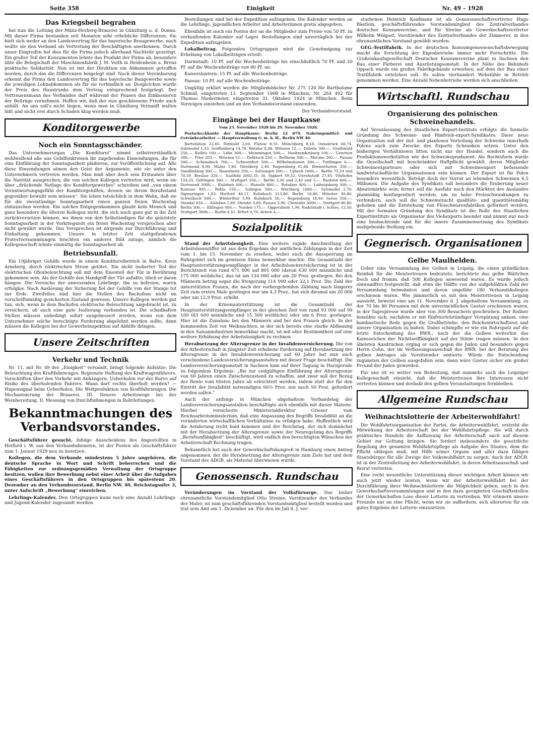Seite 358 Einigkeit Nr. 49 – 1928
Das Kriegsbeil begraben
hat nun die Leitung der Münz-Herberg-Brauerei in Günzburg a. d. Donau. Mit dieser Firma bestanden seit Monaten sehr erhebliche Differenzen. Sie hielt sich weder an den Landesvertrag für das bayerische Braugewerbe, noch wollte sie den Verband als Vertretung der Beschäftigten anerkennen. Durch unser Eingreifen hat dies für die Firma jedoch allerhand Nachteile gezeitigt. Ein großer Teil der Konsumenten lehnte das Produkt der Firma ab, besonders übte die Belegschaft der Maschinenfabrik J. M. Voith in Heidenheim a. Brenz praktische Solidarität. Nun ist mit der Direktion ein Abkommen getroffen worden, durch das die Differenzen beigelegt sind. Nach dieser Vereinbarung erkennt die Firma den Landesvertrag für das bayerische Baugewerbe sowie die jeweiligen Lohnabkommen als für sie verbindlich an. Desgleichen wurde der Preis des Haustrunks dem Vertrag entsprechend festgelegt. Der Vertrauensmann des Verbandes darf während der Pausen das Einkassieren der Beiträge vornehmen. Hoffen wir, daß der nun geschlossene Friede auch anhält. An uns soll's nicht liegen, wenn man in Günzburg Vernunft walten läßt und nicht erst durch Schaden klug werden muß.
Konditorgewerbe
Noch ein Sonntagsschänder.
Das Unternehmerorgan „Die Konditorei“ nimmt selbstverständlich wohlwollend alle aus Gehilfenkreisen ihr zugehenden Einsendungen, die für eine Einführung der Sonntagsarbeit plädieren, zur Veröffentlichung auf. Alle diese Einsendungen atmen den Geist der Argumente, wie sie unter den Unternehmern vertreten werden. Man muß aber doch sein Erstaunen über die Naivität aussprechen, die von solchen Kollegen vertreten wird, wenn sie über „drückende Notlage des Konditorgewerbes“ schreiben und „von einem Verantwortungsgefühl der Konditorgehilfen, dessen sie ihrem Berufsstand gegenüber bewußt sein müssen“. Sie leben tatsächlich in dem Wahn, daß sie für die zweistündige Sonntagsarbeit einen ganzen freien Wochentag eintauschen werden. Ein solches Entgegenkommen glaubt kein Mensch und ganz besonders die älteren Kollegen nicht, die sich noch ganz gut in die Zeit zurückversetzen können, wo ihnen von den Selbständigen für die geleistete Sonntagsarbeit in der Vorkriegszeit ein freier Wochentag versprochen aber nicht gewährt wurde. Das Versprechen ist nirgends zur Durchführung und Einhaltung gekommen. Unsere in letzter Zeit stattgefundenen Protestversammlungen brachten ein anderes Bild zutage, nämlich die Kollegenschaft lehnte einmütig die Sonntagsarbeit ab.
Betriebsunfall.
Ein 19jähriger Gehilfe wurde in einem Konditoreibetrieb in Balve, Kreis Arnsberg, durch elektrischen Strom getötet. Ein nicht isolierter Teil der elektrischen Ofenbeleuchtung soll mit dem Eisenteil der Tür in Berührung gekommen sein. Als der Gehilfe den Handgriff der Tür anfaßte, blieb er daran hängen. Die Versuche der anwesenden Lehrlinge, ihn zu befreien, waren erfolglos. Nach Auslösung der Sicherung fiel der Gehilfe von der Stange tot zur Erde. Zweifellos sind hier die Stellen des Backofens nicht im vorschriftsmäßig gesicherten Zustand gewesen. Unsere Kollegen werden gut tun, sich, wenn in dem Backofen elektrische Beleuchtung angebracht ist, zu versichern, ob auch eine gute Isolierung vorhanden ist. Die schadhaften Stellen müssen unbedingt sofort ausgebessert werden, wenn von dem Unternehmer solche berechtigte Forderung abgelehnt werden sollte, dann müssen die Kollegen bei der Gewerbeinspektion auf Abhilfe dringen.
Unsere Zeitschriften
Verkehr und Technik
Nr. 11, mit Nr. 49 der „Einigkeit“ versandt, bringt folgende Aufsätze: Die Beleuchtung des Kraftfahrzeuges. Begrenzte Haftung des Kraftwagenführers. Vorschriften über den Verkehr mit Anhängern. Ueberholen vor der Kurve auf Risiko des überholenden Fahrers. Wann darf rechts überholt werden? — Hupensignal beim Ueberholen. Die Weltproduktion von Kraftfahrzeugen. Die Mechanisierung der Brauerei. III. Neuere Arbeitswege bei der Weinbereitung. II. Messung von Durchflußmengen in Rohrleitungen.
Bekanntmachungen des Verbandsvorstandes.
Geschäftsführer gesucht. Infolge Ausscheidens des Angestellten in Herford i. W. aus den Verbandsdiensten, ist der Posten als Geschäftsführer zum 1. Januar 1929 neu zu besetzen.
Kollegen, die dem Verbande mindestens 5 Jahre angehören, die deutsche Sprache in Wort und Schrift beherrschen und die Fähigkeiten zur ordnungsgemäßen Verwaltung der Ortsgruppe besitzen, wollen ihre Bewerbung nebst einer Arbeit über die Aufgaben eines Geschäftsführers in den Ortsgruppen bis spätestens 20. Dezember an den Verbandsvorstand, Berlin NW. 40, Reichstagsufer 3, unter Aufschrift „Bewerbung“ einreichen.
Lehrlings-Kalender. Den Ortsgruppen kann noch eine Anzahl Lehrlings- und Jugend-Kalender zugesandt werden.
Bestellungen sind bei der Expedition aufzugeben. Die Kalender werden an die Lehrlinge, jugendlichen Arbeiter und Arbeiterinnen gratis abgegeben.
Ebenfalls ist noch ein Posten der an die Mitglieder zum Preise von 50 Pf. zu verkaufenden Kalender auf Lager. Bestellungen sind unverzüglich bei der Expedition aufzugeben.
Lokalbeitrag. Folgenden Ortsgruppen wird die Genehmigung zur Erhebung von Lokalbeiträgen erteilt:
Darmstadt: 10 Pf. auf die Wochenbeiträge bis einschließlich 70 Pf. und 20 Pf. auf die Wochenbeiträge von 80 Pf. an.
Kaiserslautern: 15 Pf. auf alle Wochenbeiträge.
Passau: 10 Pf. auf alle Wochenbeiträge.
Ungültig erklärt werden die Mitgliedsbücher Nr. 275 120 für Bartholome Schmid, eingetreten 13. September 1908 in München; Nr. 264 402 für Thomas Niedermeier, eingetreten 31. Oktober 1924 in München. Beim Vorzeigen einziehen und an den Verbandsvorstand einsenden.
Der Verbandsvorstand.
Eingänge bei der Hauptkasse
Vom 23. November 1928 bis 29. November 1928.
Postscheckkonto der Hauptkasse: Berlin 12 079, Nahrungsmittel- und Getränkearbeiter — Hauptverwaltung G. m. b. H., Berlin NW 40.
Bartenstein 22,65. Detmold 2,04. Flatow 8,55. Münchberg 8,18. Osnabrück 66,74. Salzwedel 1,33. Senftenberg 14,78. Wetzlar 8,08. Wriezen 12,—. Döbeln 300,—. Greifswald 250,—. Kelbra 100,—. Lübz 308,—. Memmingen 500,—. Neubrandenburg 100,—. Uetersen 300,—. Trier 203,—. Wriezen 12,—. Delitzsch 250,—. Bellheim 300,—. Merane 200,—. Passau 500,—. Schönebeck 700,—. Schweinfurt 500,—. Wilhelmshaven 300,—. Tuttlingen 6,—. Dortmund 8,90. Mainz 1,80. Nürnberg 2,40. Regensburg 41,60. Bremerhaven 350,—. Quedlinburg 300,—. Rosenheim 250,—. Salzungen 200,—. Lübeck 1000,—. Berlin 75,24 und 70,59. Breslau 320,—. Saalfeld 2002,35. St. Ingbert 49,32. Unruhstadt 27,85. Vilshofen 154,25. Göttingen 300,—. Stuttgart 256,—. Berlin 2,40 und 2,40 und 5,—. Bautzen 600,—. Dortmund 3000,—. Eisleben 400,—. Hameln 800,—. Potsdam 400,—. Ludwigsburg 500,—. Ramsau 405,—. Röhla 150,—. Solingen 500,—. Würzburg 1000,—. Salzwedel 2,70. Sigmaringen 1,83. Herford 40,11. Kulmbach 213,80. Berlin 16,80. Münster 40,80. Schwabach 500,—. Winterthur 3,90. Kulmbach 56,—. Regensburg 18,40. Sorau 250,—. Stendal 450,—. Alsleben 1,80. Stendal 4,80. Passau 3,90. Chemnitz 3000,—. Stuttgart 80,80. Berlin 500,—. Eßlingen 400,—. Norden 175,—. Oggersheim 1,90. Rudolstadt i. Schles. 12,50. Stuttgart 3000,—. Berlin 4,41. Erfurt 0,70. Artern 4,—.
Sozialpolitik
Stand der Arbeitslosigkeit. Eine weitere rapide Anschwellung der Arbeitslosenziffer ist aus dem Ergebnis der amtlichen Zählungen in der Zeit vom 1. bis 15. November zu ersehen, wobei auch die Aussperrung im Ruhrgebiet sich im gewissen Sinne bemerkbar machte. Die Gesamtzahl der Hauptunterstützungsempfänger in der Arbeitslosenversicherung ist in der Berichtszeit von rund 671 000 auf 805 000 (davon 630 000 männliche und 175 000 weibliche), das ist um 134 000 oder um 20 Proz. gestiegen. Bei den Männern betrug sogar die Steigerung 114 000 oder 22,1 Proz. Die Zahl der unterstützten Frauen, die nach der vorhergehenden Zählung nach längerer Zeit zum ersten Male gestiegen war um 4,3 Proz., hat sich diesmal um 20 000 oder um 12,9 Proz. erhöht.
In der Krisenunterstützung ist die Gesamtzahl der Hauptunterstützungsempfänger in der gleichen Zeit von rund 93 000 auf 99 100 (83 600 männliche und 15 500 weibliche) oder um 6 Proz. gestiegen. Hier ist die Zunahme bei den Männern und bei den Frauen gleich. In der kommenden Zeit vor Weihnachten, in der sich bereits eine starke Abflauung in den Saisonindustrien bemerkbar macht, ist mit aller Bestimmtheit auf eine weitere Erhöhung der Arbeitslosigkeit zu rechnen.
Herabsetzung der Altersgrenze in der Invalidenversicherung. Die von der Arbeiterschaft in jüngster Zeit erhobene Forderung auf Herabsetzung der Altersgrenze in der Invalidenversicherung auf 60 Jahre hat nun auch verschiedene Landesversicherungsanstalten mit dieser Frage beschäftigt. Die Landesversicherungsanstalt in Sachsen kam auf ihrer Tagung in Harzgerode zu folgendem Ergebnis: „Bis zur endgültigen Einführung der Altersgrenze von 60 Jahren einen Zwischenzustand zu schaffen, und zwar soll der Bezug der Rente vom 60sten Jahre ab erleichtert werden, indem statt der für den Eintritt der Invalidität notwendigen 66⅔ Proz. nur noch 50 Proz. gefordert werden sollen.“
Auch der anfangs in München abgehaltene Verbandstag der Landesversicherungsanstalten beschäftigte sich ebenfalls mit dieser Materie. Hierbei versicherte Ministerialdirektor Grieser vom Reichsarbeitsministerium, daß eine Anpassung des Begriffs Invalidität an die veränderten wirtschaftlichen Verhältnisse zu erfolgen habe. Hoffentlich wird die Aenderung recht bald kommen und der Reichstag, der sich demnächst mit der Herabsetzung der Altersgrenze sowie der Neuregelung des Begriffs „Berufsunfähigkeit“ beschäftigt, wird endlich den berechtigten Wünschen der Arbeiterschaft Rechnung tragen.
Bekanntlich hat auch der Gewerkschaftskongreß in Hamburg einen Antrag angenommen, der die Herabsetzung der Altersgrenze zum Ziele hat und dem Vorstand des ADGB. als Material überwiesen wurde.
Genossensch. Rundschau
Veränderungen im Vorstand der Volksfürsorge. Das bisher ehrenamtliche Vorstandsmitglied Otto Streine, Vorsitzender des Verbandes der Maler, ist zum geschäftsführenden Vorstandsmitglied bestellt worden und trat sein Amt am 1. Dezember an. Für den im Juli d. J. ver-
storbenen Heinrich Kaufmann ist als Genossenschaftsvertreter Hugo Bästlein, geschäftsführendes Vorstandsmitglied des Zentralverbandes deutscher Konsumvereine, und für Streine als Gewerkschaftsvertreter Wilhelm Wolgast, Vorsitzender des Zentralverbandes der Zimmerer, in den ehrenamtlichen Vorstand gewählt worden.
GEG.-Textilfabrik. In der deutschen Konsumgenossenschaftsbewegung macht die Errichtung der Eigenbetriebe immer mehr Fortschritte. Die Großeinkaufsgesellschaft Deutscher Konsumvereine plant in Sachsen den Bau einer Färberei und Ausrüstungsanstalt. In der Nähe des Bahnhofs Oppach wurde ein großes Fabrikgebäude erworben, auf dem der Bau einer Textilfabrik entstehen soll. Es sollen vierhundert Webstühle in Betrieb genommen werden. Eine Anzahl Nebenbetriebe werden sich anschließen.
Wirtschaftl. Rundschau
Organisierung des polnischen Schweinehandels.
Auf Veranlassung des Staatlichen Export-Instituts erfolgte die formelle Gründung des Schweine- und Rindvieh-export-Syndikates. Diese neue Organisation soll der ziel- und planlosen Verteilung der Schweine innerhalb Polens auch zum Zwecke des Exports Schranken setzen. Unter den bisherigen Verhältnissen litten nicht nur der Handel, sondern auch die Produktionswerkstätten wie der Schweineproduzent. Als Rechtsform wurde die Gesellschaft mit beschränkter Haftpflicht gewählt, deren Mitglieder Schweineexporteure oder sich mit Schweineexport befassende landwirtschaftliche Organisationen sein können. Der Export ist für Polen besonders wesentlich. Beträgt doch der Vorrat an lebenden Schweinen 6,5 Millionen. Die Aufgabe des Syndikats soll besonders die Eroberung neuer Absatzmärkte sein; ferner soll die Ausfuhr nach den Märkten des Auslandes planmäßig kontingentiert werden, um zu hohe Preisschwankungen zu verhindern, auch soll die Schweinezucht qualitäts- und quantitätsmäßig gehoben und die Entstehung von Fleischwarenfabriken gefördert werden. Mit der formalen Gründung des Syndikats ist die Rolle des Staatlichen Exportinstituts als Organisator des Viehexports beendet und nimmt nur noch eine beobachtende und für die innere Zusammensetzung des Syndikats maßgebende Stellung ein.
Gegnerisch. Organisationen
Gelbe Maulhelden.
Ueber eine Versammlung der Gelben in Leipzig, die einen gründlichen Reinfall für die Meistertreuen bedeutete, berichtete das gelbe Blättchen frech und fromm, daß 500 Kollegen anwesend waren. Es wurde jedoch einwandfrei festgestellt, daß etwa die Hälfte von der aufgeblähten Zahl der Versammlung beiwohnten und davon ungefähr 180 Verbandskollegen erschienen waren. Wie jämmerlich es mit den Meistertreuen in Leipzig aussieht, beweist eine am 11. November d. J. abgehaltene Versammlung, zu der 70 bis 80 Personen mit dem unvermeidlichen Gustav erschienen waren, in der Tagespresse wurde aber von 300 Besuchern geschrieben. Der Redner bemühte sich, nachdem er mit fünfviertelstündiger Verspätung ankam, eine bombastische Rede gegen die Großbetriebe, den Reichswirtschaftsrat und unsere Organisation zu halten. Dabei schimpfte er wie ein Rohrspatz auf die letzte Entscheidung des RWR., nach der die Gelben weiterhin das Kainszeichen der Nichttariffähigkeit auf der Stirne tragen müssen. In den übelsten Ausdrücken erging er sich gegen die Juden und besonders gegen Herrn Cohn, der im Verfassungsausschuß des RWR. bei der Beratung des gelben Antrages als Vorsitzender amtierte. Würde die Entscheidung zugunsten der Gelben ausgefallen sein, dann wäre Gustav sicher ein großer Freund der Juden geworden.
Für uns ist es weiter von Bedeutung, daß nunmehr auch die Leipziger Kollegenschaft einsieht, daß die Meistertreuen ihre Interessen nicht vertreten können und deshalb den gelben Veranstaltungen fernbleiben.
Allgemeine Rundschau
Weihnachtslotterie der Arbeiterwohlfahrt!
Die Wohlfahrtsorganisation der Partei, die Arbeiterwohlfahrt, erstrebt die Mitwirkung der Arbeiterschaft bei der Wohlfahrtspflege. Sie will durch praktisches Handeln die Auffassung der Arbeiterschaft auch auf diesem Gebiet zur Geltung bringen. Sie fordert insbesondere die gesetzliche Regelung der gesamten Wohlfahrtspflege als Aufgabe des Staates, dem die Pflicht obliegen muß, mit Hilfe seiner Organe und aller dazu fähigen Staatsbürger für alle Zweige der Volkswohlfahrt zu sorgen. Auch der ADGB. ist in der Zentralleitung der Arbeiterwohlfahrt, in deren Arbeitsausschuß und Beirat vertreten.
Eine recht wesentliche Unterstützung dieser wichtigen Arbeit können wir auch jetzt wieder leisten, wenn wir der Arbeiterwohlfahrt bei der Durchführung ihrer Weihnachtslotterie die Möglichkeit geben, auch in den Gewerkschaftsversammlungen und in den dazu geeigneten Geschäftsstellen der Gewerkschaften Lose dieser Lotterie zu vertreiben. Wir erinnern unsere Freunde nur an eine Pflicht, wenn wir sie auffordern, sich allerorten für ein gutes Ergebnis der Lotterie einzusetzen.